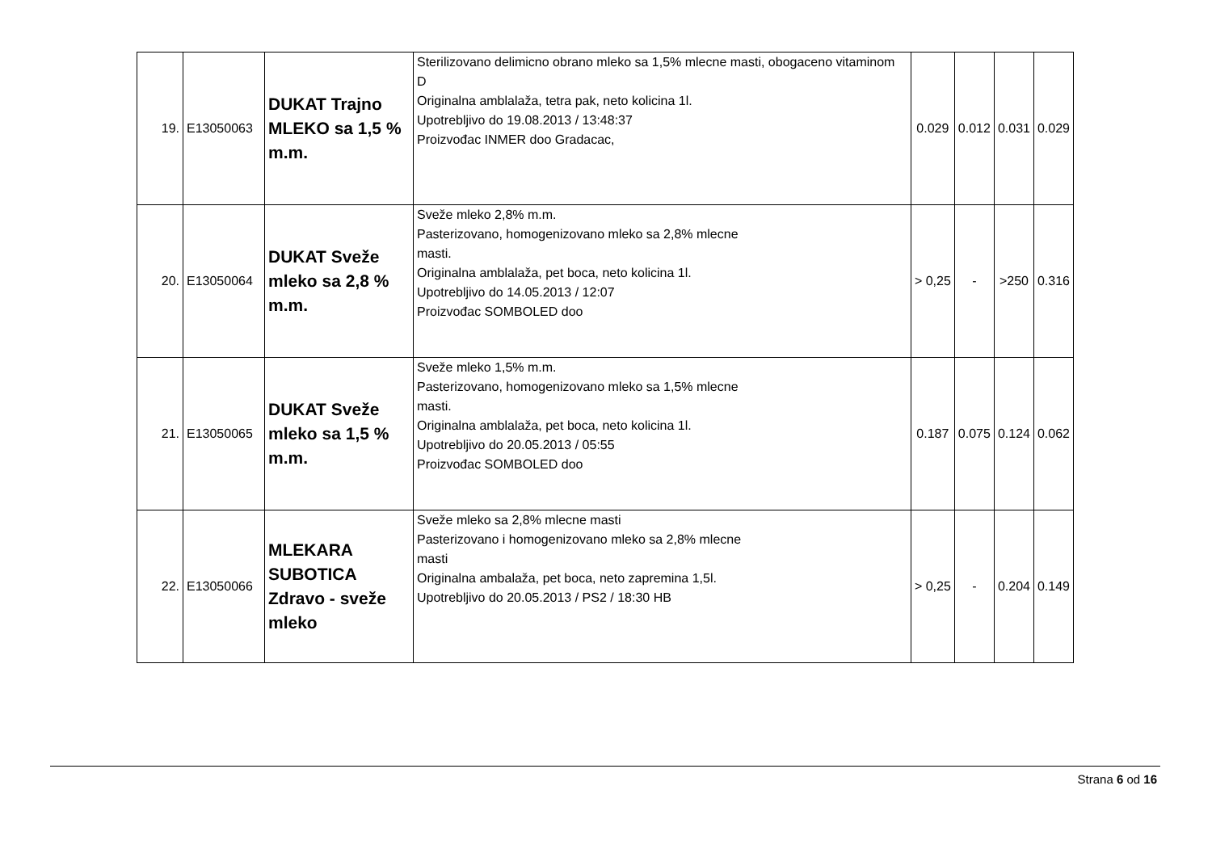| 19. | E13050063 | DUKAT Trajno MLEKO sa 1,5 % m.m. | Sterilizovano delimicno obrano mleko sa 1,5% mlecne masti, obogaceno vitaminom D Originalna amblalaža, tetra pak, neto kolicina 1l. Upotrebljivo do 19.08.2013 / 13:48:37 Proizvođac INMER doo Gradacac, | 0.029 | 0.012 | 0.031 | 0.029 |
| 20. | E13050064 | DUKAT Sveže mleko sa 2,8 % m.m. | Sveže mleko 2,8% m.m. Pasterizovano, homogenizovano mleko sa 2,8% mlecne masti. Originalna amblalaža, pet boca, neto kolicina 1l. Upotrebljivo do 14.05.2013 / 12:07 Proizvođac SOMBOLED doo | > 0,25 | - | >250 | 0.316 |
| 21. | E13050065 | DUKAT Sveže mleko sa 1,5 % m.m. | Sveže mleko 1,5% m.m. Pasterizovano, homogenizovano mleko sa 1,5% mlecne masti. Originalna amblalaža, pet boca, neto kolicina 1l. Upotrebljivo do 20.05.2013 / 05:55 Proizvođac SOMBOLED doo | 0.187 | 0.075 | 0.124 | 0.062 |
| 22. | E13050066 | MLEKARA SUBOTICA Zdravo - sveže mleko | Sveže mleko sa 2,8% mlecne masti Pasterizovano i homogenizovano mleko sa 2,8% mlecne masti Originalna ambalaža, pet boca, neto zapremina 1,5l. Upotrebljivo do 20.05.2013 / PS2 / 18:30 HB | > 0,25 | - | 0.204 | 0.149 |
Strana 6 od 16